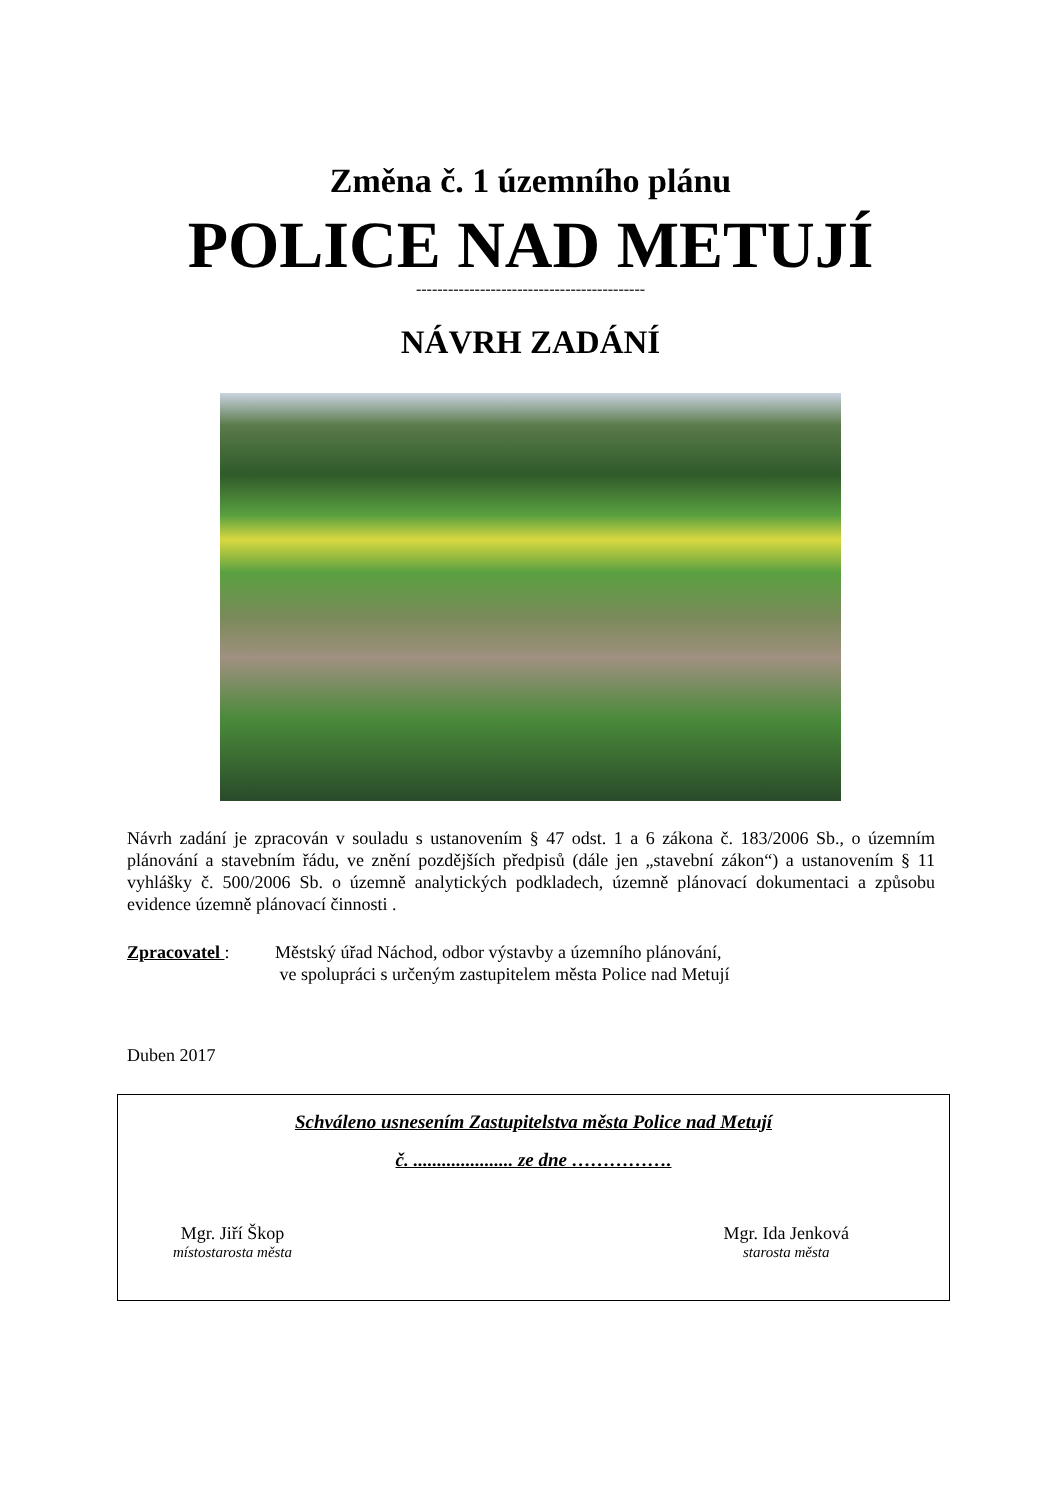Změna č. 1 územního plánu
POLICE NAD METUJÍ
-------------------------------------------
NÁVRH ZADÁNÍ
Návrh zadání je zpracován v souladu s ustanovením § 47 odst. 1 a 6 zákona č. 183/2006 Sb., o územním plánování a stavebním řádu, ve znění pozdějších předpisů (dále jen „stavební zákon“) a ustanovením § 11 vyhlášky č. 500/2006 Sb. o územně analytických podkladech, územně plánovací dokumentaci a způsobu evidence územně plánovací činnosti .
Zpracovatel : Městský úřad Náchod, odbor výstavby a územního plánování,
ve spolupráci s určeným zastupitelem města Police nad Metují
Duben 2017
Schváleno usnesením Zastupitelstva města Police nad Metují
č. ..................... ze dne …………….
Mgr. Jiří Škop
místostarosta města
Mgr. Ida Jenková
starosta města